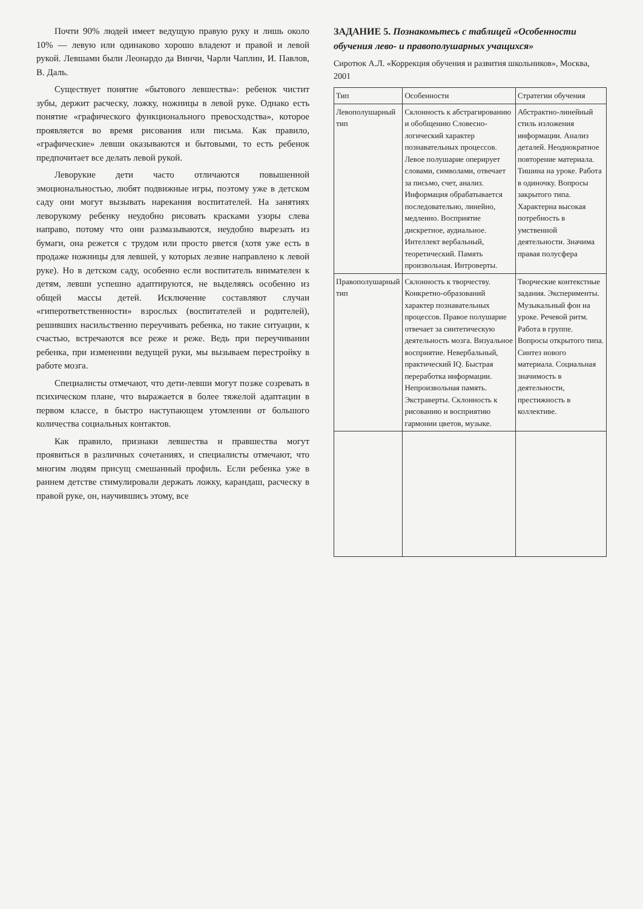Почти 90% людей имеет ведущую правую руку и лишь около 10% — левую или одинаково хорошо владеют и правой и левой рукой. Левшами были Леонардо да Винчи, Чарли Чаплин, И. Павлов, В. Даль.
Существует понятие «бытового левшества»: ребенок чистит зубы, держит расческу, ложку, ножницы в левой руке. Однако есть понятие «графического функционального превосходства», которое проявляется во время рисования или письма. Как правило, «графические» левши оказываются и бытовыми, то есть ребенок предпочитает все делать левой рукой.
Леворукие дети часто отличаются повышенной эмоциональностью, любят подвижные игры, поэтому уже в детском саду они могут вызывать нарекания воспитателей. На занятиях леворукому ребенку неудобно рисовать красками узоры слева направо, потому что они размазываются, неудобно вырезать из бумаги, она режется с трудом или просто рвется (хотя уже есть в продаже ножницы для левшей, у которых лезвие направлено к левой руке). Но в детском саду, особенно если воспитатель внимателен к детям, левши успешно адаптируются, не выделяясь особенно из общей массы детей. Исключение составляют случаи «гиперответственности» взрослых (воспитателей и родителей), решивших насильственно переучивать ребенка, но такие ситуации, к счастью, встречаются все реже и реже. Ведь при переучивании ребенка, при изменении ведущей руки, мы вызываем перестройку в работе мозга.
Специалисты отмечают, что дети-левши могут позже созревать в психическом плане, что выражается в более тяжелой адаптации в первом классе, в быстро наступающем утомлении от большого количества социальных контактов.
Как правило, признаки левшества и правшества могут проявиться в различных сочетаниях, и специалисты отмечают, что многим людям присущ смешанный профиль. Если ребенка уже в раннем детстве стимулировали держать ложку, карандаш, расческу в правой руке, он, научившись этому, все
ЗАДАНИЕ 5. Познакомьтесь с таблицей «Особенности обучения лево- и правополушарных учащихся»
Сиротюк А.Л. «Коррекция обучения и развития школьников», Москва, 2001
| Тип | Особенности | Стратегии обучения |
| --- | --- | --- |
| Левополушарный тип | Склонность к абстрагированию и обобщению Словесно-логический характер познавательных процессов. Левое полушарие оперирует словами, символами, отвечает за письмо, счет, анализ. Информация обрабатывается последовательно, линейно, медленно. Восприятие дискретное, аудиальное. Интеллект вербальный, теоретический. Память произвольная. Интроверты. | Абстрактно-линейный стиль изложения информации. Анализ деталей. Неоднократное повторение материала. Тишина на уроке. Работа в одиночку. Вопросы закрытого типа. Характерна высокая потребность в умственной деятельности. Значима правая полусфера |
| Правополушарный тип | Склонность к творчеству. Конкретно-образований характер познавательных процессов. Правое полушарие отвечает за синтетическую деятельность мозга. Визуальное восприятие. Невербальный, практический IQ. Быстрая переработка информации. Непроизвольная память. Экстраверты. Склонность к рисованию и восприятию гармонии цветов, музыке. | Творческие контекстные задания. Эксперименты. Музыкальный фон на уроке. Речевой ритм. Работа в группе. Вопросы открытого типа. Синтез нового материала. Социальная значимость в деятельности, престижность в коллективе. |